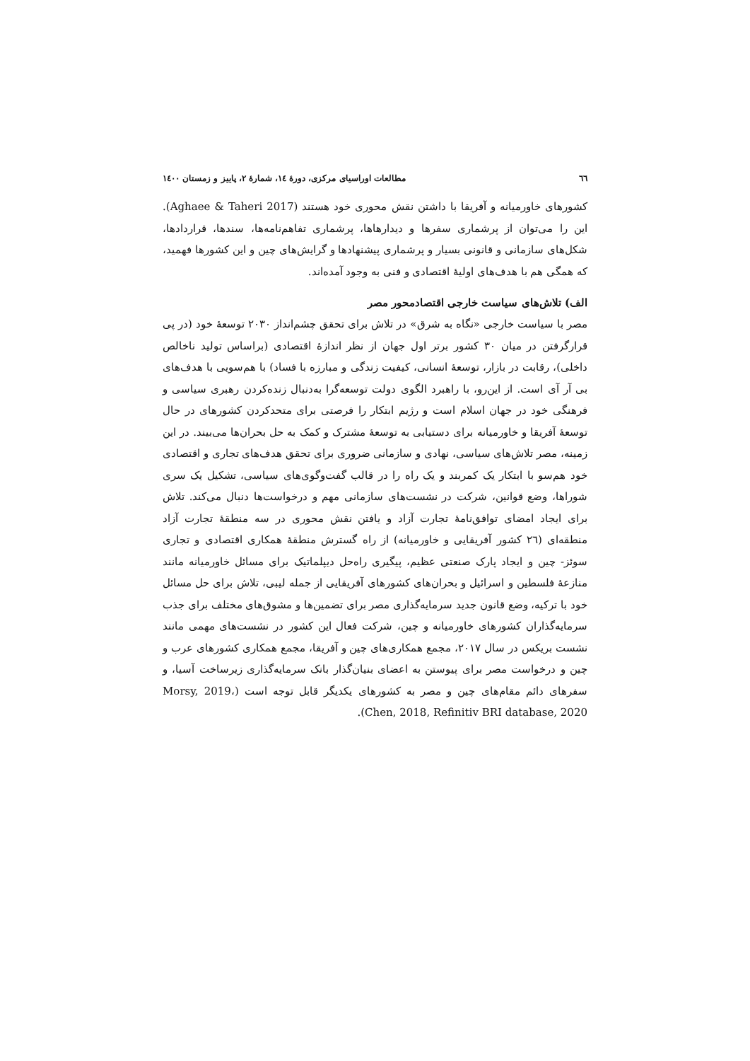٦٦ مطالعات اوراسیای مرکزی، دورهٔ ١٤، شمارهٔ ٢، پاییز و زمستان ١٤٠٠
کشورهای خاورمیانه و آفریقا با داشتن نقش محوری خود هستند (Aghaee & Taheri 2017). این را می‌توان از پرشماری سفرها و دیدارهاها، پرشماری تفاهم‌نامه‌ها، سندها، قراردادها، شکل‌های سازمانی و قانونی بسیار و پرشماری پیشنهادها و گرایش‌های چین و این کشورها فهمید، که همگی هم با هدف‌های اولیهٔ اقتصادی و فنی به وجود آمده‌اند.
الف) تلاش‌های سیاست خارجی اقتصادمحور مصر
مصر با سیاست خارجی «نگاه به شرق» در تلاش برای تحقق چشم‌انداز ٢٠٣٠ توسعهٔ خود (در پی قرارگرفتن در میان ٣٠ کشور برتر اول جهان از نظر اندازهٔ اقتصادی (براساس تولید ناخالص داخلی)، رقابت در بازار، توسعهٔ انسانی، کیفیت زندگی و مبارزه با فساد) با هم‌سویی با هدف‌های بی آر آی است. از این‌رو، با راهبرد الگوی دولت توسعه‌گرا به‌دنبال زنده‌کردن رهبری سیاسی و فرهنگی خود در جهان اسلام است و رژیم ابتکار را فرصتی برای متحدکردن کشورهای در حال توسعهٔ آفریقا و خاورمیانه برای دستیابی به توسعهٔ مشترک و کمک به حل بحران‌ها می‌بیند. در این زمینه، مصر تلاش‌های سیاسی، نهادی و سازمانی ضروری برای تحقق هدف‌های تجاری و اقتصادی خود هم‌سو با ابتکار یک کمربند و یک راه را در قالب گفت‌وگوی‌های سیاسی، تشکیل یک سری شوراها، وضع قوانین، شرکت در نشست‌های سازمانی مهم و درخواست‌ها دنبال می‌کند. تلاش برای ایجاد امضای توافق‌نامهٔ تجارت آزاد و یافتن نقش محوری در سه منطقهٔ تجارت آزاد منطقه‌ای (٢٦ کشور آفریقایی و خاورمیانه) از راه گسترش منطقهٔ همکاری اقتصادی و تجاری سوئز- چین و ایجاد پارک صنعتی عظیم، پیگیری راه‌حل دیپلماتیک برای مسائل خاورمیانه مانند منازعهٔ فلسطین و اسرائیل و بحران‌های کشورهای آفریقایی از جمله لیبی، تلاش برای حل مسائل خود با ترکیه، وضع قانون جدید سرمایه‌گذاری مصر برای تضمین‌ها و مشوق‌های مختلف برای جذب سرمایه‌گذاران کشورهای خاورمیانه و چین، شرکت فعال این کشور در نشست‌های مهمی مانند نشست بریکس در سال ٢٠١٧، مجمع همکاری‌های چین و آفریقا، مجمع همکاری کشورهای عرب و چین و درخواست مصر برای پیوستن به اعضای بنیان‌گذار بانک سرمایه‌گذاری زیرساخت آسیا، و سفرهای دائم مقام‌های چین و مصر به کشورهای یکدیگر قابل توجه است (Morsy, 2019، Chen, 2018, Refinitiv BRI database, 2020).